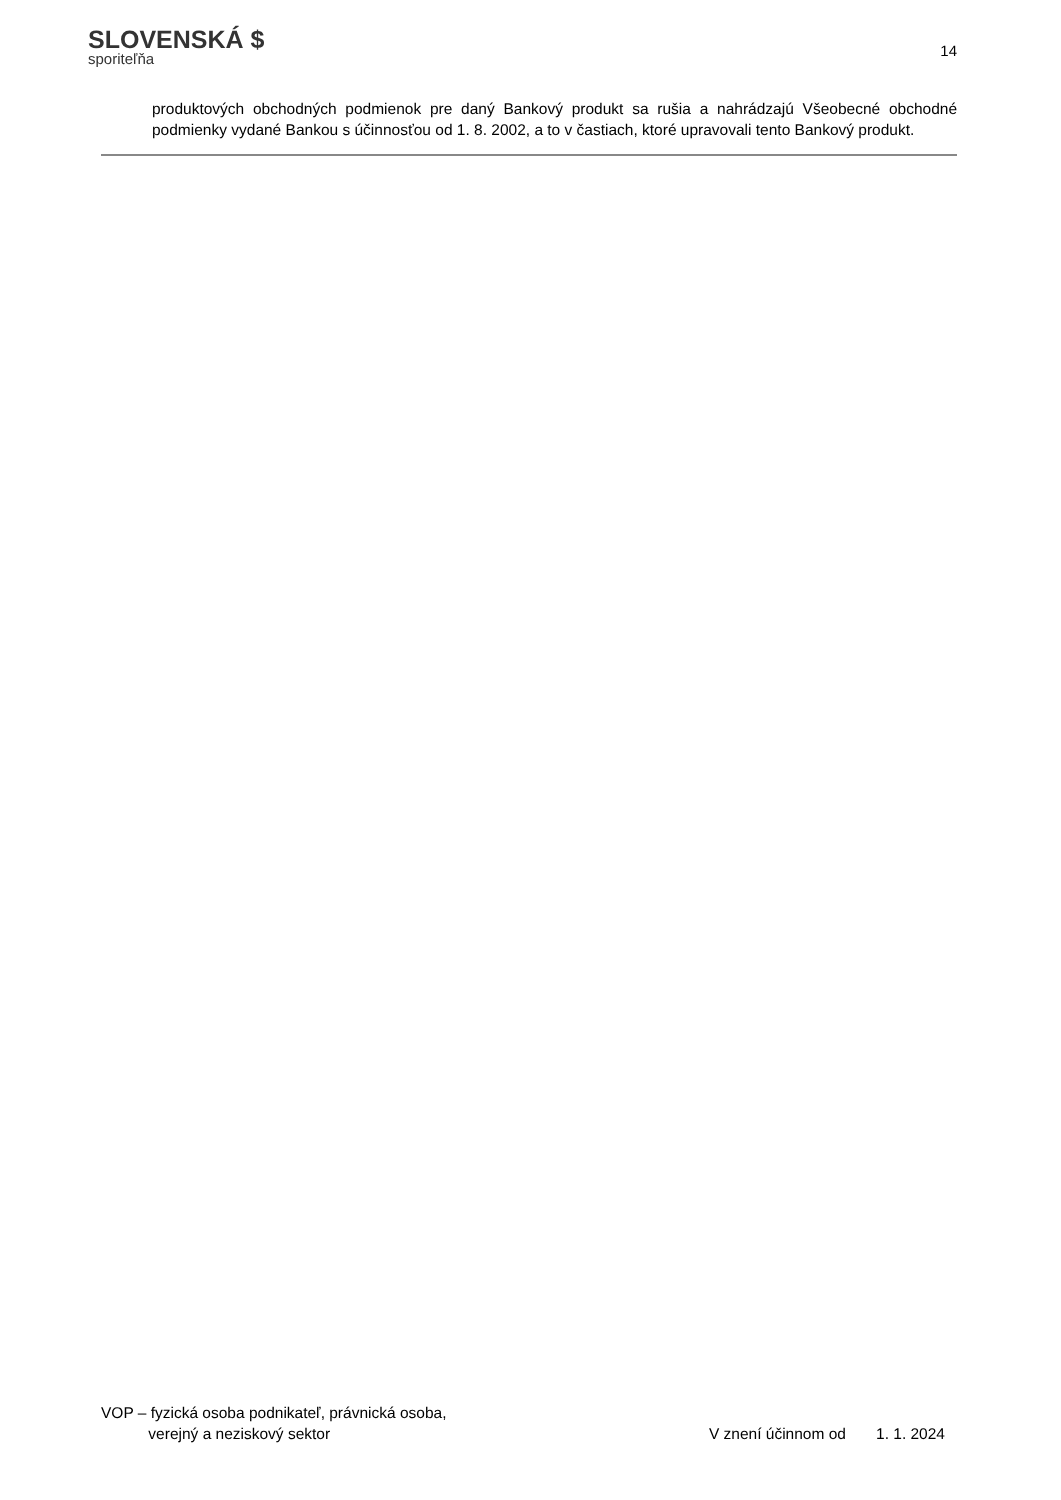SLOVENSKÁ $
sporiteľňa
14
produktových obchodných podmienok pre daný Bankový produkt sa rušia a nahrádzajú Všeobecné obchodné podmienky vydané Bankou s účinnosťou od 1. 8. 2002, a to v častiach, ktoré upravovali tento Bankový produkt.
VOP – fyzická osoba podnikateľ, právnická osoba,
verejný a neziskový sektor
V znení účinnom od 1. 1. 2024